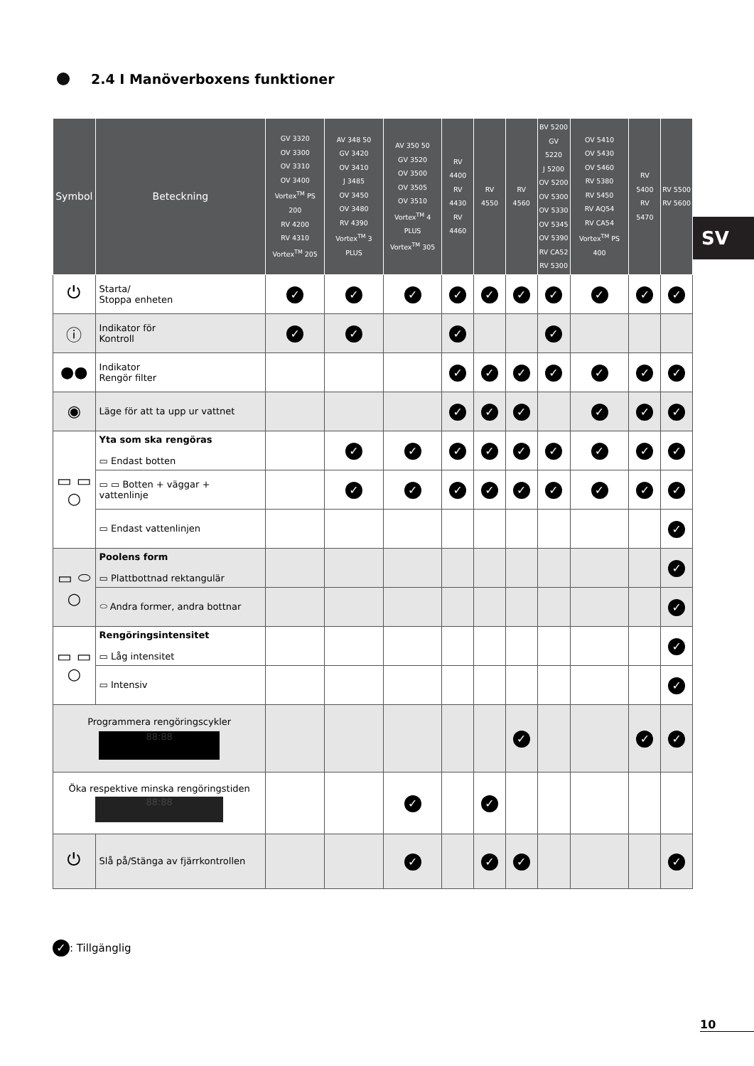2.4 I Manöverboxens funktioner
SV
| Symbol | Beteckning | GV 3320 OV 3300 OV 3310 OV 3400 Vortex<sup>TM</sup> PS 200 RV 4200 RV 4310 Vortex<sup>TM</sup> 205 | AV 348 50 GV 3420 OV 3410 J 3485 OV 3450 OV 3480 RV 4390 Vortex<sup>TM</sup> 3 PLUS | AV 350 50 GV 3520 OV 3500 OV 3505 OV 3510 Vortex<sup>TM</sup> 4 PLUS Vortex<sup>TM</sup> 305 | RV 4400 RV 4430 RV 4460 | RV 4550 | RV 4560 | BV 5200 GV 5220 J 5200 OV 5200 OV 5300 OV 5330 OV 5345 OV 5390 RV CA52 RV 5300 | OV 5410 OV 5430 OV 5460 RV 5380 RV 5450 RV AQ54 RV CA54 Vortex<sup>TM</sup> PS 400 | RV 5400 RV 5470 | RV 5500 RV 5600 |
| --- | --- | --- | --- | --- | --- | --- | --- | --- | --- | --- | --- |
| ⏻ | Starta/ Stoppa enheten | ✓ | ✓ | ✓ | ✓ | ✓ | ✓ | ✓ | ✓ | ✓ | ✓ |
| ⓘ | Indikator för Kontroll | ✓ | ✓ | | ✓ | | | ✓ | | | |
| ●● | Indikator Rengör filter | | | | ✓ | ✓ | ✓ | ✓ | ✓ | ✓ | ✓ |
| ◉ | Läge för att ta upp ur vattnet | | | | ✓ | ✓ | ✓ | | ✓ | ✓ | ✓ |
| ▭ ▭ ○ | Yta som ska rengöras ▭ Endast botten | | ✓ | ✓ | ✓ | ✓ | ✓ | ✓ | ✓ | ✓ | ✓ |
| | ▭ ▭ Botten + väggar + vattenlinje | | ✓ | ✓ | ✓ | ✓ | ✓ | ✓ | ✓ | ✓ | ✓ |
| | ▭ Endast vattenlinjen | | | | | | | | | | ✓ |
| ▭ ⬭ ○ | Poolens form ▭ Plattbottnad rektangulär | | | | | | | | | | ✓ |
| | ⬭ Andra former, andra bottnar | | | | | | | | | | ✓ |
| ▭ ▭ ○ | Rengöringsintensitet ▭ Låg intensitet | | | | | | | | | | ✓ |
| | ▭ Intensiv | | | | | | | | | | ✓ |
| Programmera rengöringscykler 88:88 | | | | | | | ✓ | | | ✓ | ✓ |
| Öka respektive minska rengöringstiden 88:88 | | | | ✓ | | ✓ | | | | | |
| ⏻ | Slå på/Stänga av fjärrkontrollen | | | ✓ | | ✓ | ✓ | | | | ✓ |
✓: Tillgänglig
10